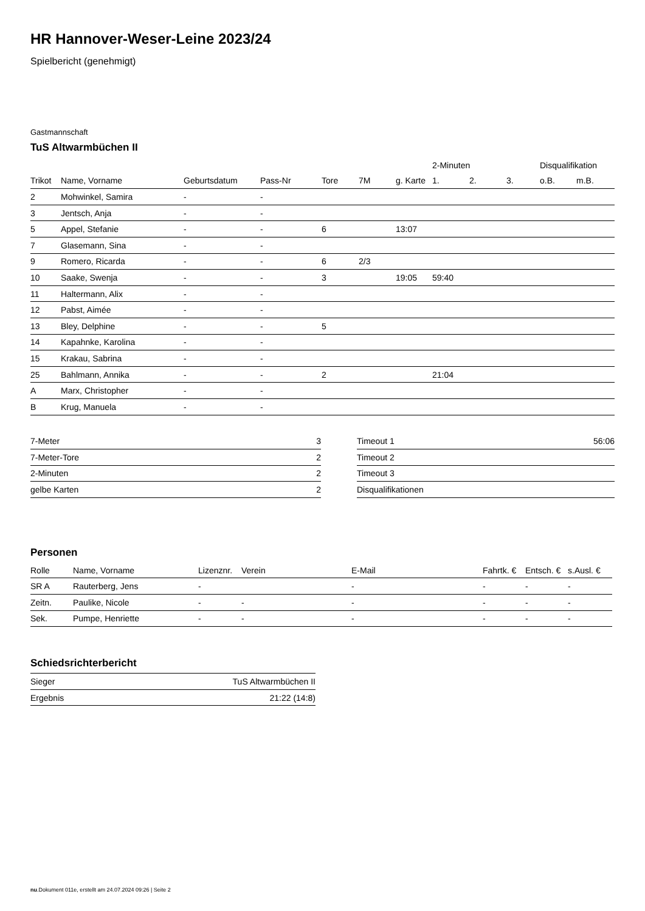HR Hannover-Weser-Leine 2023/24
Spielbericht (genehmigt)
Gastmannschaft
TuS Altwarmbüchen II
| | | | | | | | 2-Minuten | | | Disqualifikation | |
| --- | --- | --- | --- | --- | --- | --- | --- | --- | --- | --- | --- |
| Trikot | Name, Vorname | Geburtsdatum | Pass-Nr | Tore | 7M | g. Karte | 1. | 2. | 3. | o.B. | m.B. |
| 2 | Mohwinkel, Samira | - | - | | | | | | | | |
| 3 | Jentsch, Anja | - | - | | | | | | | | |
| 5 | Appel, Stefanie | - | - | 6 | | 13:07 | | | | | |
| 7 | Glasemann, Sina | - | - | | | | | | | | |
| 9 | Romero, Ricarda | - | - | 6 | 2/3 | | | | | | |
| 10 | Saake, Swenja | - | - | 3 | | 19:05 | 59:40 | | | | |
| 11 | Haltermann, Alix | - | - | | | | | | | | |
| 12 | Pabst, Aimée | - | - | | | | | | | | |
| 13 | Bley, Delphine | - | - | 5 | | | | | | | |
| 14 | Kapahnke, Karolina | - | - | | | | | | | | |
| 15 | Krakau, Sabrina | - | - | | | | | | | | |
| 25 | Bahlmann, Annika | - | - | 2 | | | 21:04 | | | | |
| A | Marx, Christopher | - | - | | | | | | | | |
| B | Krug, Manuela | - | - | | | | | | | | |
| 7-Meter | 3 |
| 7-Meter-Tore | 2 |
| 2-Minuten | 2 |
| gelbe Karten | 2 |
| Timeout 1 | 56:06 |
| Timeout 2 | |
| Timeout 3 | |
| Disqualifikationen | |
Personen
| Rolle | Name, Vorname | Lizenznr. | Verein | E-Mail | Fahrtk. € | Entsch. € | s.Ausl. € |
| --- | --- | --- | --- | --- | --- | --- | --- |
| SR A | Rauterberg, Jens | - | | - | - | - | - |
| Zeitn. | Paulike, Nicole | - | - | - | - | - | - |
| Sek. | Pumpe, Henriette | - | - | - | - | - | - |
Schiedsrichterbericht
| Sieger | TuS Altwarmbüchen II |
| Ergebnis | 21:22 (14:8) |
nu.Dokument 011e, erstellt am 24.07.2024 09:26 | Seite 2